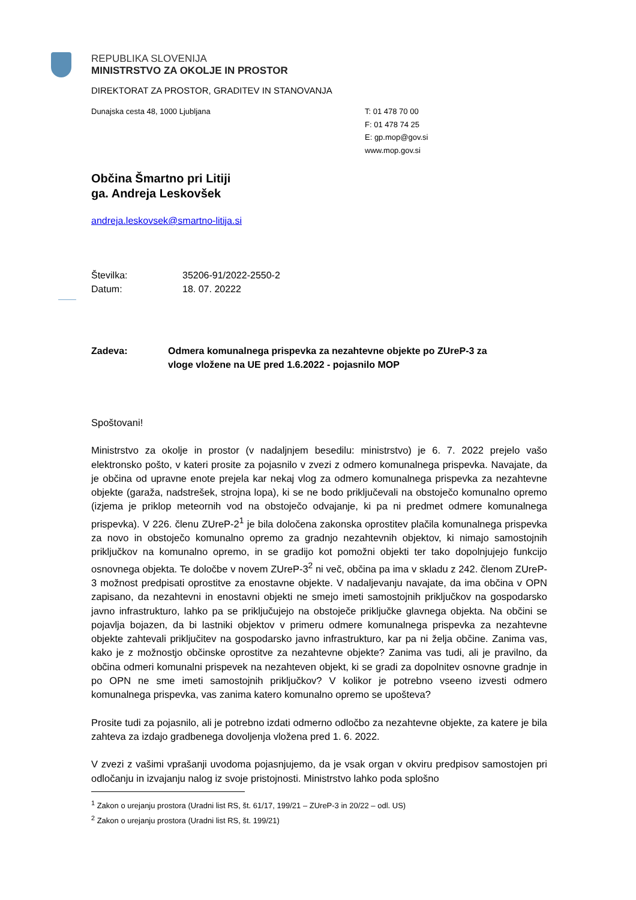REPUBLIKA SLOVENIJA
MINISTRSTVO ZA OKOLJE IN PROSTOR
DIREKTORAT ZA PROSTOR, GRADITEV IN STANOVANJA
Dunajska cesta 48, 1000 Ljubljana T: 01 478 70 00
F: 01 478 74 25
E: gp.mop@gov.si
www.mop.gov.si
Občina Šmartno pri Litiji
ga. Andreja Leskovšek
andreja.leskovsek@smartno-litija.si
Številka: 35206-91/2022-2550-2
Datum: 18. 07. 20222
Zadeva: Odmera komunalnega prispevka za nezahtevne objekte po ZUreP-3 za
vloge vložene na UE pred 1.6.2022 - pojasnilo MOP
Spoštovani!
Ministrstvo za okolje in prostor (v nadaljnjem besedilu: ministrstvo) je 6. 7. 2022 prejelo vašo elektronsko pošto, v kateri prosite za pojasnilo v zvezi z odmero komunalnega prispevka. Navajate, da je občina od upravne enote prejela kar nekaj vlog za odmero komunalnega prispevka za nezahtevne objekte (garaža, nadstrešek, strojna lopa), ki se ne bodo priključevali na obstoječo komunalno opremo (izjema je priklop meteornih vod na obstoječo odvajanje, ki pa ni predmet odmere komunalnega prispevka). V 226. členu ZUreP-2<sup>1</sup> je bila določena zakonska oprostitev plačila komunalnega prispevka za novo in obstoječo komunalno opremo za gradnjo nezahtevnih objektov, ki nimajo samostojnih priključkov na komunalno opremo, in se gradijo kot pomožni objekti ter tako dopolnjujejo funkcijo osnovnega objekta. Te določbe v novem ZUreP-3<sup>2</sup> ni več, občina pa ima v skladu z 242. členom ZUreP-3 možnost predpisati oprostitve za enostavne objekte. V nadaljevanju navajate, da ima občina v OPN zapisano, da nezahtevni in enostavni objekti ne smejo imeti samostojnih priključkov na gospodarsko javno infrastrukturo, lahko pa se priključujejo na obstoječe priključke glavnega objekta. Na občini se pojavlja bojazen, da bi lastniki objektov v primeru odmere komunalnega prispevka za nezahtevne objekte zahtevali priključitev na gospodarsko javno infrastrukturo, kar pa ni želja občine. Zanima vas, kako je z možnostjo občinske oprostitve za nezahtevne objekte? Zanima vas tudi, ali je pravilno, da občina odmeri komunalni prispevek na nezahteven objekt, ki se gradi za dopolnitev osnovne gradnje in po OPN ne sme imeti samostojnih priključkov? V kolikor je potrebno vseeno izvesti odmero komunalnega prispevka, vas zanima katero komunalno opremo se upošteva?
Prosite tudi za pojasnilo, ali je potrebno izdati odmerno odločbo za nezahtevne objekte, za katere je bila zahteva za izdajo gradbenega dovoljenja vložena pred 1. 6. 2022.
V zvezi z vašimi vprašanji uvodoma pojasnjujemo, da je vsak organ v okviru predpisov samostojen pri odločanju in izvajanju nalog iz svoje pristojnosti. Ministrstvo lahko poda splošno
<sup>1</sup> Zakon o urejanju prostora (Uradni list RS, št. 61/17, 199/21 – ZUreP-3 in 20/22 – odl. US)
<sup>2</sup> Zakon o urejanju prostora (Uradni list RS, št. 199/21)